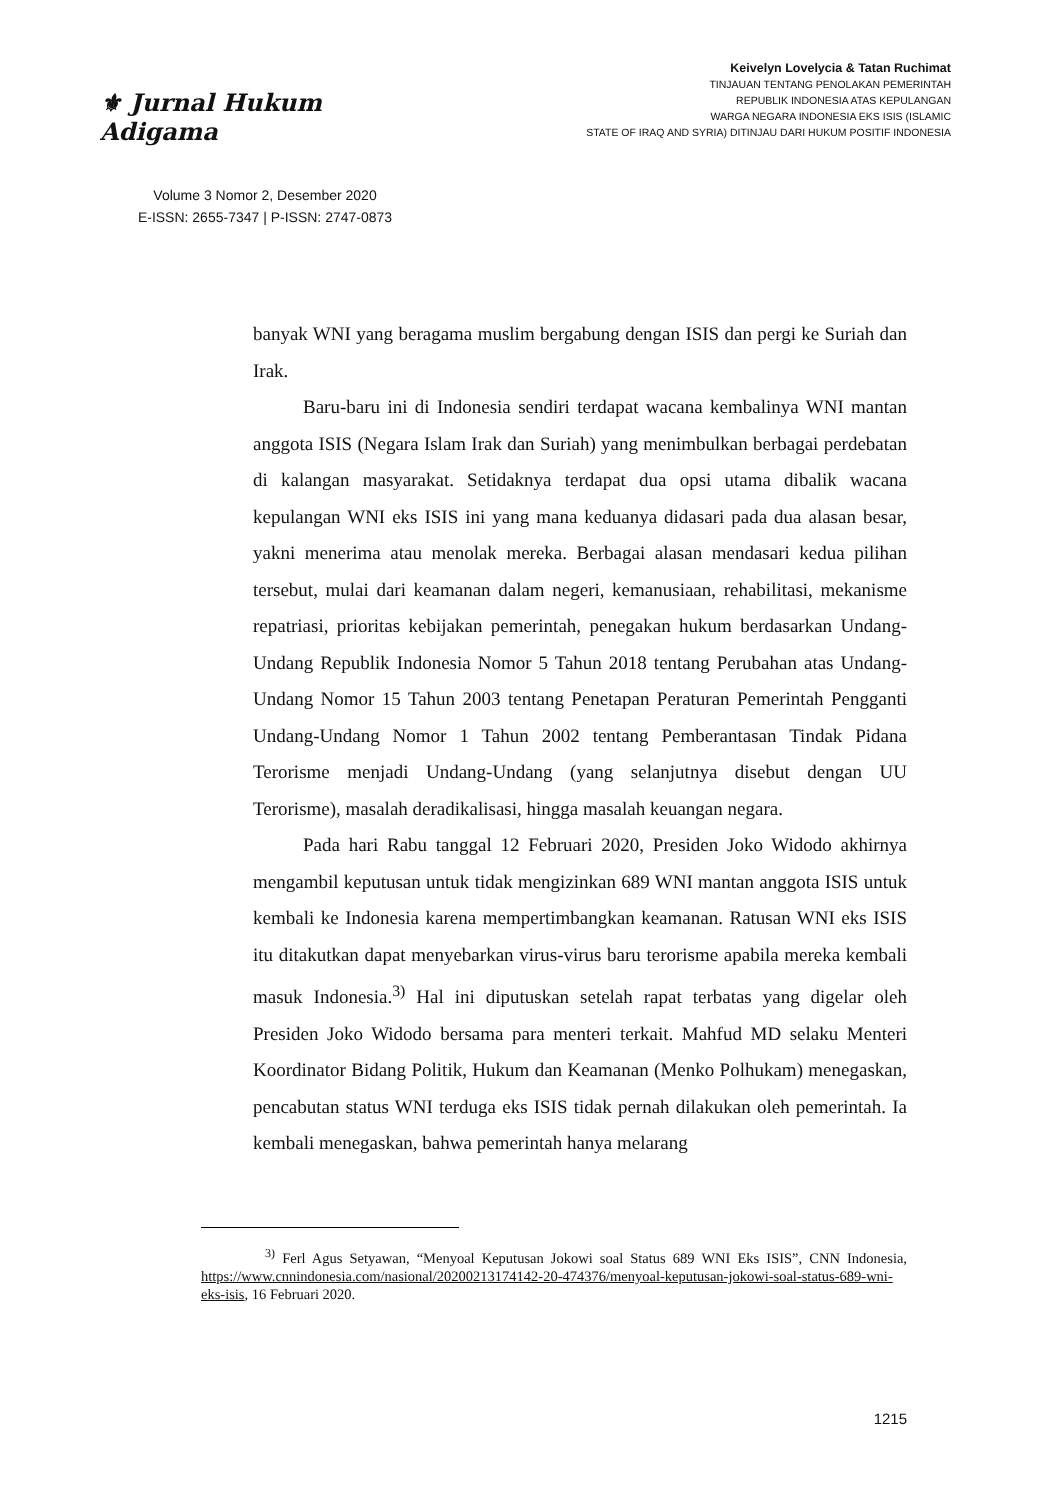⚜ Jurnal Hukum Adigama
Volume 3 Nomor 2, Desember 2020
E-ISSN: 2655-7347 | P-ISSN: 2747-0873
Keivelyn Lovelycia & Tatan Ruchimat
TINJAUAN TENTANG PENOLAKAN PEMERINTAH
REPUBLIK INDONESIA ATAS KEPULANGAN
WARGA NEGARA INDONESIA EKS ISIS (ISLAMIC
STATE OF IRAQ AND SYRIA) DITINJAU DARI HUKUM POSITIF INDONESIA
banyak WNI yang beragama muslim bergabung dengan ISIS dan pergi ke Suriah dan Irak.
Baru-baru ini di Indonesia sendiri terdapat wacana kembalinya WNI mantan anggota ISIS (Negara Islam Irak dan Suriah) yang menimbulkan berbagai perdebatan di kalangan masyarakat. Setidaknya terdapat dua opsi utama dibalik wacana kepulangan WNI eks ISIS ini yang mana keduanya didasari pada dua alasan besar, yakni menerima atau menolak mereka. Berbagai alasan mendasari kedua pilihan tersebut, mulai dari keamanan dalam negeri, kemanusiaan, rehabilitasi, mekanisme repatriasi, prioritas kebijakan pemerintah, penegakan hukum berdasarkan Undang-Undang Republik Indonesia Nomor 5 Tahun 2018 tentang Perubahan atas Undang-Undang Nomor 15 Tahun 2003 tentang Penetapan Peraturan Pemerintah Pengganti Undang-Undang Nomor 1 Tahun 2002 tentang Pemberantasan Tindak Pidana Terorisme menjadi Undang-Undang (yang selanjutnya disebut dengan UU Terorisme), masalah deradikalisasi, hingga masalah keuangan negara.
Pada hari Rabu tanggal 12 Februari 2020, Presiden Joko Widodo akhirnya mengambil keputusan untuk tidak mengizinkan 689 WNI mantan anggota ISIS untuk kembali ke Indonesia karena mempertimbangkan keamanan. Ratusan WNI eks ISIS itu ditakutkan dapat menyebarkan virus-virus baru terorisme apabila mereka kembali masuk Indonesia.<sup>3)</sup> Hal ini diputuskan setelah rapat terbatas yang digelar oleh Presiden Joko Widodo bersama para menteri terkait. Mahfud MD selaku Menteri Koordinator Bidang Politik, Hukum dan Keamanan (Menko Polhukam) menegaskan, pencabutan status WNI terduga eks ISIS tidak pernah dilakukan oleh pemerintah. Ia kembali menegaskan, bahwa pemerintah hanya melarang
<sup>3)</sup> Ferl Agus Setyawan, “Menyoal Keputusan Jokowi soal Status 689 WNI Eks ISIS”, CNN Indonesia, https://www.cnnindonesia.com/nasional/20200213174142-20-474376/menyoal-keputusan-jokowi-soal-status-689-wni-eks-isis, 16 Februari 2020.
1215